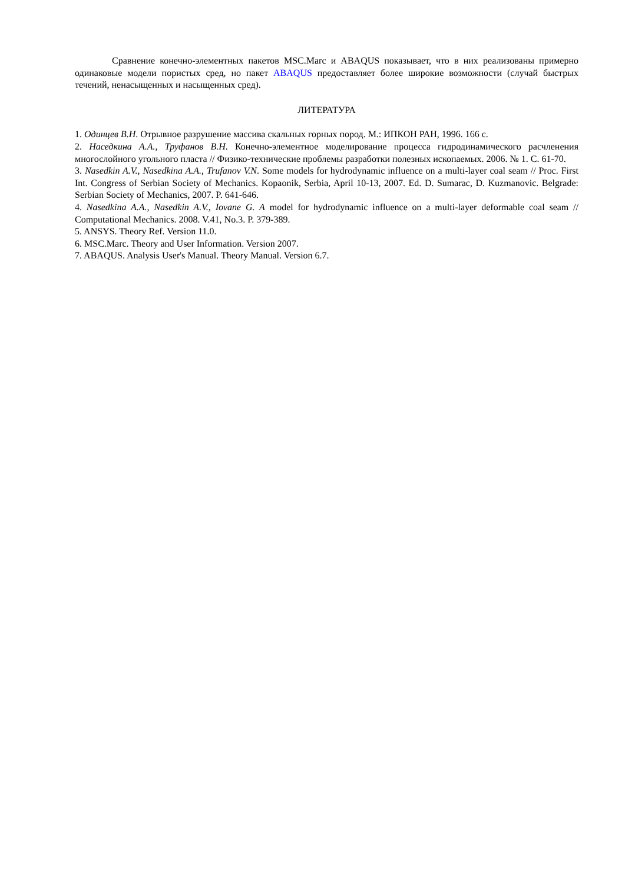Сравнение конечно-элементных пакетов MSC.Marc и ABAQUS показывает, что в них реализованы примерно одинаковые модели пористых сред, но пакет ABAQUS предоставляет более широкие возможности (случай быстрых течений, ненасыщенных и насыщенных сред).
ЛИТЕРАТУРА
1. Одинцев В.Н. Отрывное разрушение массива скальных горных пород. М.: ИПКОН РАН, 1996. 166 с.
2. Наседкина А.А., Труфанов В.Н. Конечно-элементное моделирование процесса гидродинамического расчленения многослойного угольного пласта // Физико-технические проблемы разработки полезных ископаемых. 2006. № 1. С. 61-70.
3. Nasedkin A.V., Nasedkina A.A., Trufanov V.N. Some models for hydrodynamic influence on a multi-layer coal seam // Proc. First Int. Congress of Serbian Society of Mechanics. Kopaonik, Serbia, April 10-13, 2007. Ed. D. Sumarac, D. Kuzmanovic. Belgrade: Serbian Society of Mechanics, 2007. P. 641-646.
4. Nasedkina A.A., Nasedkin A.V., Iovane G. A model for hydrodynamic influence on a multi-layer deformable coal seam // Computational Mechanics. 2008. V.41, No.3. P. 379-389.
5. ANSYS. Theory Ref. Version 11.0.
6. MSC.Marc. Theory and User Information. Version 2007.
7. ABAQUS. Analysis User's Manual. Theory Manual. Version 6.7.